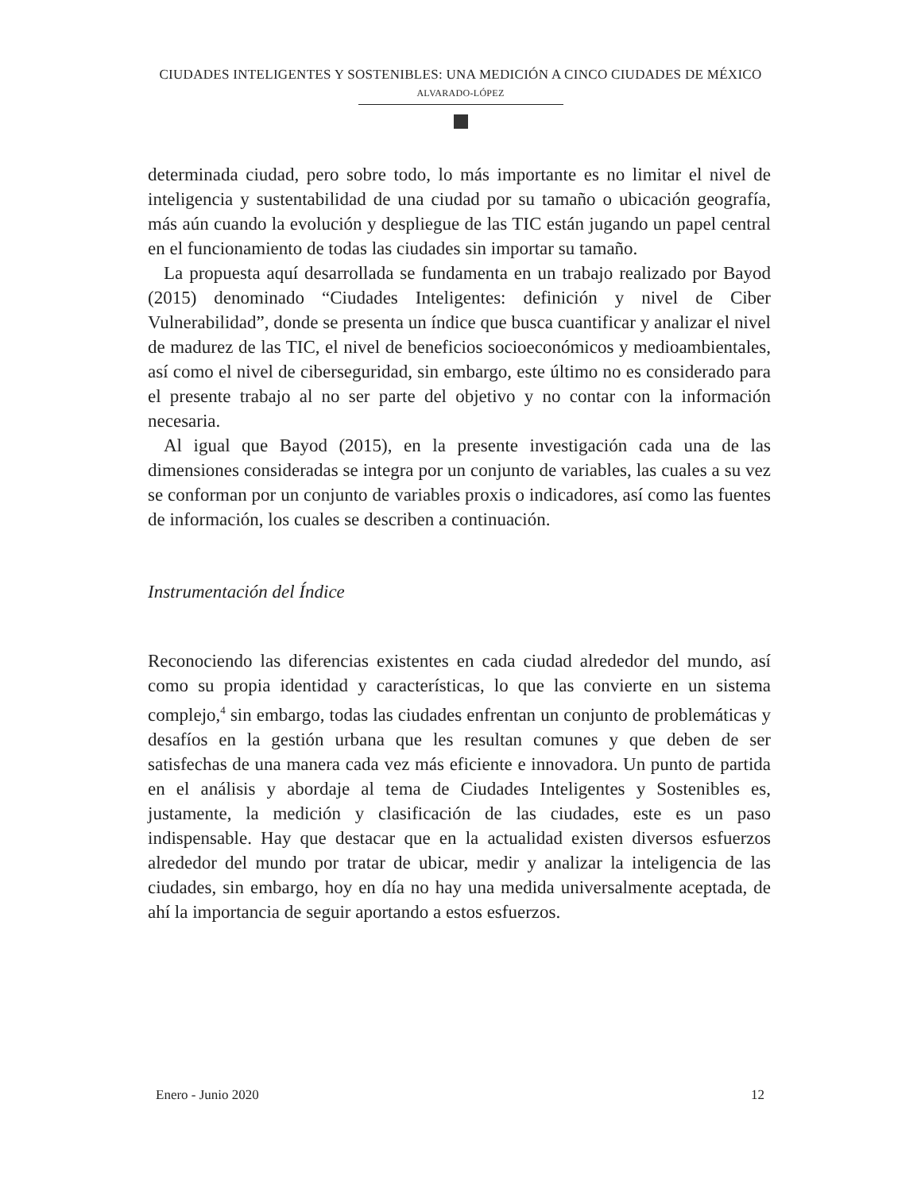CIUDADES INTELIGENTES Y SOSTENIBLES: UNA MEDICIÓN A CINCO CIUDADES DE MÉXICO
ALVARADO-LÓPEZ
determinada ciudad, pero sobre todo, lo más importante es no limitar el nivel de inteligencia y sustentabilidad de una ciudad por su tamaño o ubicación geografía, más aún cuando la evolución y despliegue de las TIC están jugando un papel central en el funcionamiento de todas las ciudades sin importar su tamaño.
La propuesta aquí desarrollada se fundamenta en un trabajo realizado por Bayod (2015) denominado “Ciudades Inteligentes: definición y nivel de Ciber Vulnerabilidad”, donde se presenta un índice que busca cuantificar y analizar el nivel de madurez de las TIC, el nivel de beneficios socioeconómicos y medioambientales, así como el nivel de ciberseguridad, sin embargo, este último no es considerado para el presente trabajo al no ser parte del objetivo y no contar con la información necesaria.
Al igual que Bayod (2015), en la presente investigación cada una de las dimensiones consideradas se integra por un conjunto de variables, las cuales a su vez se conforman por un conjunto de variables proxis o indicadores, así como las fuentes de información, los cuales se describen a continuación.
Instrumentación del Índice
Reconociendo las diferencias existentes en cada ciudad alrededor del mundo, así como su propia identidad y características, lo que las convierte en un sistema complejo,<sup>4</sup> sin embargo, todas las ciudades enfrentan un conjunto de problemáticas y desafíos en la gestión urbana que les resultan comunes y que deben de ser satisfechas de una manera cada vez más eficiente e innovadora. Un punto de partida en el análisis y abordaje al tema de Ciudades Inteligentes y Sostenibles es, justamente, la medición y clasificación de las ciudades, este es un paso indispensable. Hay que destacar que en la actualidad existen diversos esfuerzos alrededor del mundo por tratar de ubicar, medir y analizar la inteligencia de las ciudades, sin embargo, hoy en día no hay una medida universalmente aceptada, de ahí la importancia de seguir aportando a estos esfuerzos.
Enero - Junio 2020 12